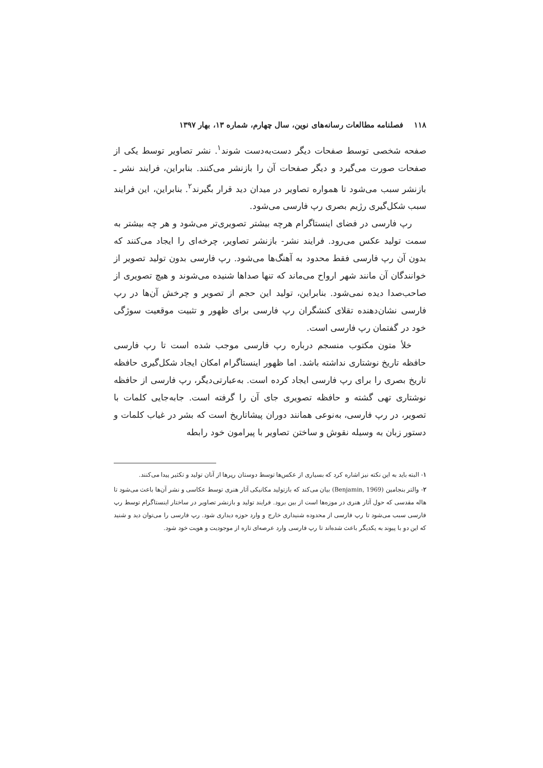۱۱۸ فصلنامه مطالعات رسانه‌های نوین، سال چهارم، شماره ۱۳، بهار ۱۳۹۷
صفحه شخصی توسط صفحات دیگر دست‌به‌دست شوند<sup>۱</sup>. نشر تصاویر توسط یکی از صفحات صورت می‌گیرد و دیگر صفحات آن را بازنشر می‌کنند. بنابراین، فرایند نشر ـ بازنشر سبب می‌شود تا همواره تصاویر در میدان دید قرار بگیرند<sup>۲</sup>. بنابراین، این فرایند سبب شکل‌گیری رژیم بصری رپ فارسی می‌شود.
رپ فارسی در فضای اینستاگرام هرچه بیشتر تصویری‌تر می‌شود و هر چه بیشتر به سمت تولید عکس می‌رود. فرایند نشر- بازنشر تصاویر، چرخه‌ای را ایجاد می‌کنند که بدون آن رپ فارسی فقط محدود به آهنگ‌ها می‌شود. رپ فارسی بدون تولید تصویر از خوانندگان آن مانند شهر ارواح می‌ماند که تنها صداها شنیده می‌شوند و هیچ تصویری از صاحب‌صدا دیده نمی‌شود. بنابراین، تولید این حجم از تصویر و چرخش آن‌ها در رپ فارسی نشان‌دهنده تقلای کنشگران رپ فارسی برای ظهور و تثبیت موقعیت سوژگی خود در گفتمان رپ فارسی است.
خلأ متون مکتوب منسجم درباره رپ فارسی موجب شده است تا رپ فارسی حافظه تاریخ نوشتاری نداشته باشد. اما ظهور اینستاگرام امکان ایجاد شکل‌گیری حافظه تاریخ بصری را برای رپ فارسی ایجاد کرده است. به‌عبارتی‌دیگر، رپ فارسی از حافظه نوشتاری تهی گشته و حافظه تصویری جای آن را گرفته است. جابه‌جایی کلمات با تصویر، در رپ فارسی، به‌نوعی همانند دوران پیشاتاریخ است که بشر در غیاب کلمات و دستور زبان به وسیله نقوش و ساختن تصاویر با پیرامون خود رابطه
۱- البته باید به این نکته نیز اشاره کرد که بسیاری از عکس‌ها توسط دوستان رپرها از آنان تولید و تکثیر پیدا می‌کنند.
۲- والتر بنجامین (Benjamin, 1969) بیان می‌کند که بازتولید مکانیکی آثار هنری توسط عکاسی و نشر آن‌ها باعث می‌شود تا هاله مقدسی که حول آثار هنری در موزه‌ها است از بین برود. فرایند تولید و بازنشر تصاویر در ساختار اینستاگرام توسط رپ فارسی سبب می‌شود تا رپ فارسی از محدوده شنیداری خارج و وارد حوزه دیداری شود. رپ فارسی را می‌توان دید و شنید که این دو با پیوند به یکدیگر باعث شده‌اند تا رپ فارسی وارد عرصه‌ای تازه از موجودیت و هویت خود شود.